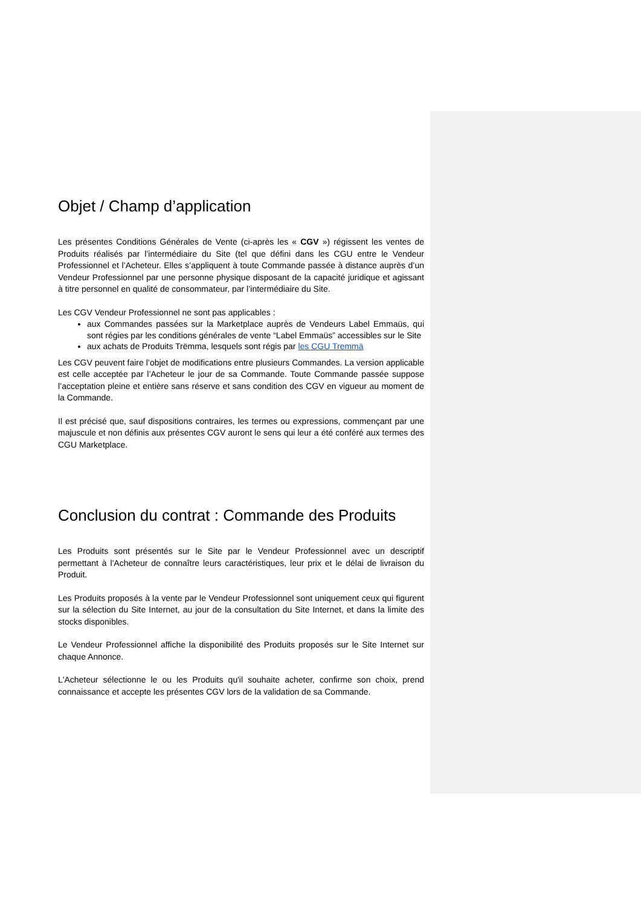Objet / Champ d’application
Les présentes Conditions Générales de Vente (ci-après les « CGV ») régissent les ventes de Produits réalisés par l’intermédiaire du Site (tel que défini dans les CGU entre le Vendeur Professionnel et l’Acheteur. Elles s’appliquent à toute Commande passée à distance auprès d’un Vendeur Professionnel par une personne physique disposant de la capacité juridique et agissant à titre personnel en qualité de consommateur, par l’intermédiaire du Site.
Les CGV Vendeur Professionnel ne sont pas applicables :
aux Commandes passées sur la Marketplace auprès de Vendeurs Label Emmaüs, qui sont régies par les conditions générales de vente “Label Emmaüs” accessibles sur le Site
aux achats de Produits Trëmma, lesquels sont régis par les CGU Tremmä
Les CGV peuvent faire l’objet de modifications entre plusieurs Commandes. La version applicable est celle acceptée par l’Acheteur le jour de sa Commande. Toute Commande passée suppose l’acceptation pleine et entière sans réserve et sans condition des CGV en vigueur au moment de la Commande.
Il est précisé que, sauf dispositions contraires, les termes ou expressions, commençant par une majuscule et non définis aux présentes CGV auront le sens qui leur a été conféré aux termes des CGU Marketplace.
Conclusion du contrat : Commande des Produits
Les Produits sont présentés sur le Site par le Vendeur Professionnel avec un descriptif permettant à l'Acheteur de connaître leurs caractéristiques, leur prix et le délai de livraison du Produit.
Les Produits proposés à la vente par le Vendeur Professionnel sont uniquement ceux qui figurent sur la sélection du Site Internet, au jour de la consultation du Site Internet, et dans la limite des stocks disponibles.
Le Vendeur Professionnel affiche la disponibilité des Produits proposés sur le Site Internet sur chaque Annonce.
L'Acheteur sélectionne le ou les Produits qu'il souhaite acheter, confirme son choix, prend connaissance et accepte les présentes CGV lors de la validation de sa Commande.